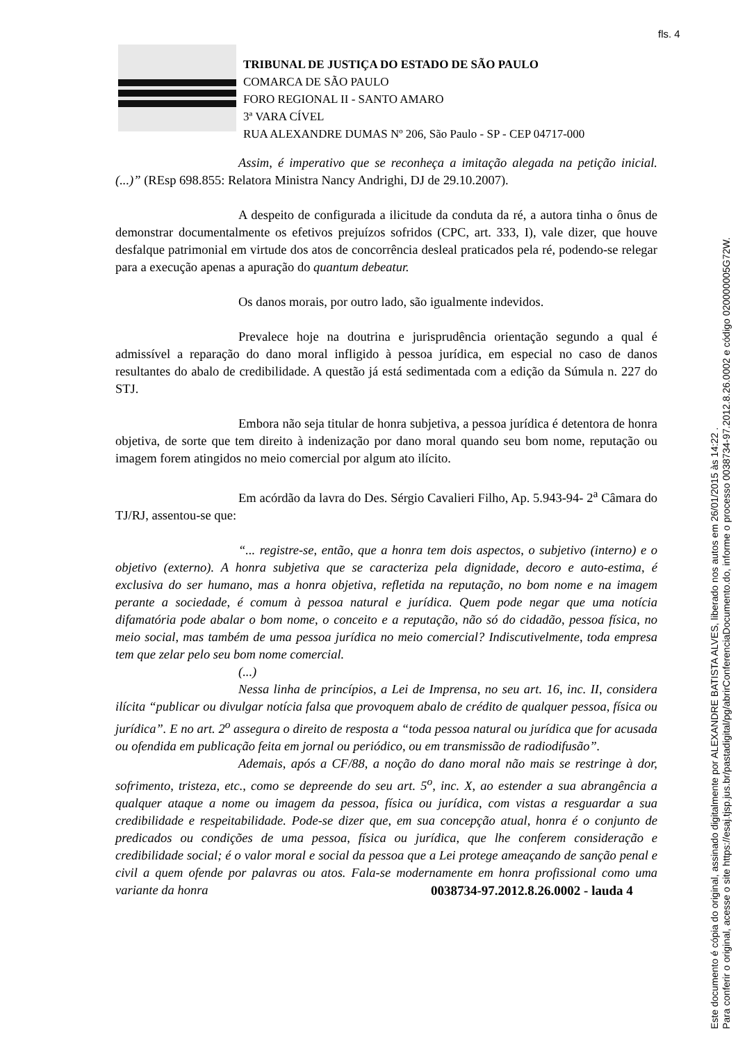fls. 4
TRIBUNAL DE JUSTIÇA DO ESTADO DE SÃO PAULO
COMARCA DE SÃO PAULO
FORO REGIONAL II - SANTO AMARO
3ª VARA CÍVEL
RUA ALEXANDRE DUMAS Nº 206, São Paulo - SP - CEP 04717-000
Assim, é imperativo que se reconheça a imitação alegada na petição inicial. (...)” (REsp 698.855: Relatora Ministra Nancy Andrighi, DJ de 29.10.2007).
A despeito de configurada a ilicitude da conduta da ré, a autora tinha o ônus de demonstrar documentalmente os efetivos prejuízos sofridos (CPC, art. 333, I), vale dizer, que houve desfalque patrimonial em virtude dos atos de concorrência desleal praticados pela ré, podendo-se relegar para a execução apenas a apuração do quantum debeatur.
Os danos morais, por outro lado, são igualmente indevidos.
Prevalece hoje na doutrina e jurisprudência orientação segundo a qual é admissível a reparação do dano moral infligido à pessoa jurídica, em especial no caso de danos resultantes do abalo de credibilidade. A questão já está sedimentada com a edição da Súmula n. 227 do STJ.
Embora não seja titular de honra subjetiva, a pessoa jurídica é detentora de honra objetiva, de sorte que tem direito à indenização por dano moral quando seu bom nome, reputação ou imagem forem atingidos no meio comercial por algum ato ilícito.
Em acórdão da lavra do Des. Sérgio Cavalieri Filho, Ap. 5.943-94- 2<sup>a</sup> Câmara do TJ/RJ, assentou-se que:
“... registre-se, então, que a honra tem dois aspectos, o subjetivo (interno) e o objetivo (externo). A honra subjetiva que se caracteriza pela dignidade, decoro e auto-estima, é exclusiva do ser humano, mas a honra objetiva, refletida na reputação, no bom nome e na imagem perante a sociedade, é comum à pessoa natural e jurídica. Quem pode negar que uma notícia difamatória pode abalar o bom nome, o conceito e a reputação, não só do cidadão, pessoa física, no meio social, mas também de uma pessoa jurídica no meio comercial? Indiscutivelmente, toda empresa tem que zelar pelo seu bom nome comercial.
(...)
Nessa linha de princípios, a Lei de Imprensa, no seu art. 16, inc. II, considera ilícita “publicar ou divulgar notícia falsa que provoquem abalo de crédito de qualquer pessoa, física ou jurídica”. E no art. 2<sup>o</sup> assegura o direito de resposta a “toda pessoa natural ou jurídica que for acusada ou ofendida em publicação feita em jornal ou periódico, ou em transmissão de radiodifusão”.
Ademais, após a CF/88, a noção do dano moral não mais se restringe à dor, sofrimento, tristeza, etc., como se depreende do seu art. 5<sup>o</sup>, inc. X, ao estender a sua abrangência a qualquer ataque a nome ou imagem da pessoa, física ou jurídica, com vistas a resguardar a sua credibilidade e respeitabilidade. Pode-se dizer que, em sua concepção atual, honra é o conjunto de predicados ou condições de uma pessoa, física ou jurídica, que lhe conferem consideração e credibilidade social; é o valor moral e social da pessoa que a Lei protege ameaçando de sanção penal e civil a quem ofende por palavras ou atos. Fala-se modernamente em honra profissional como uma variante da honra
0038734-97.2012.8.26.0002 - lauda 4
Este documento é cópia do original, assinado digitalmente por ALEXANDRE BATISTA ALVES, liberado nos autos em 26/01/2015 às 14:22 .
Para conferir o original, acesse o site https://esaj.tjsp.jus.br/pastadigital/pg/abrirConferenciaDocumento.do, informe o processo 0038734-97.2012.8.26.0002 e código 020000005G72W.